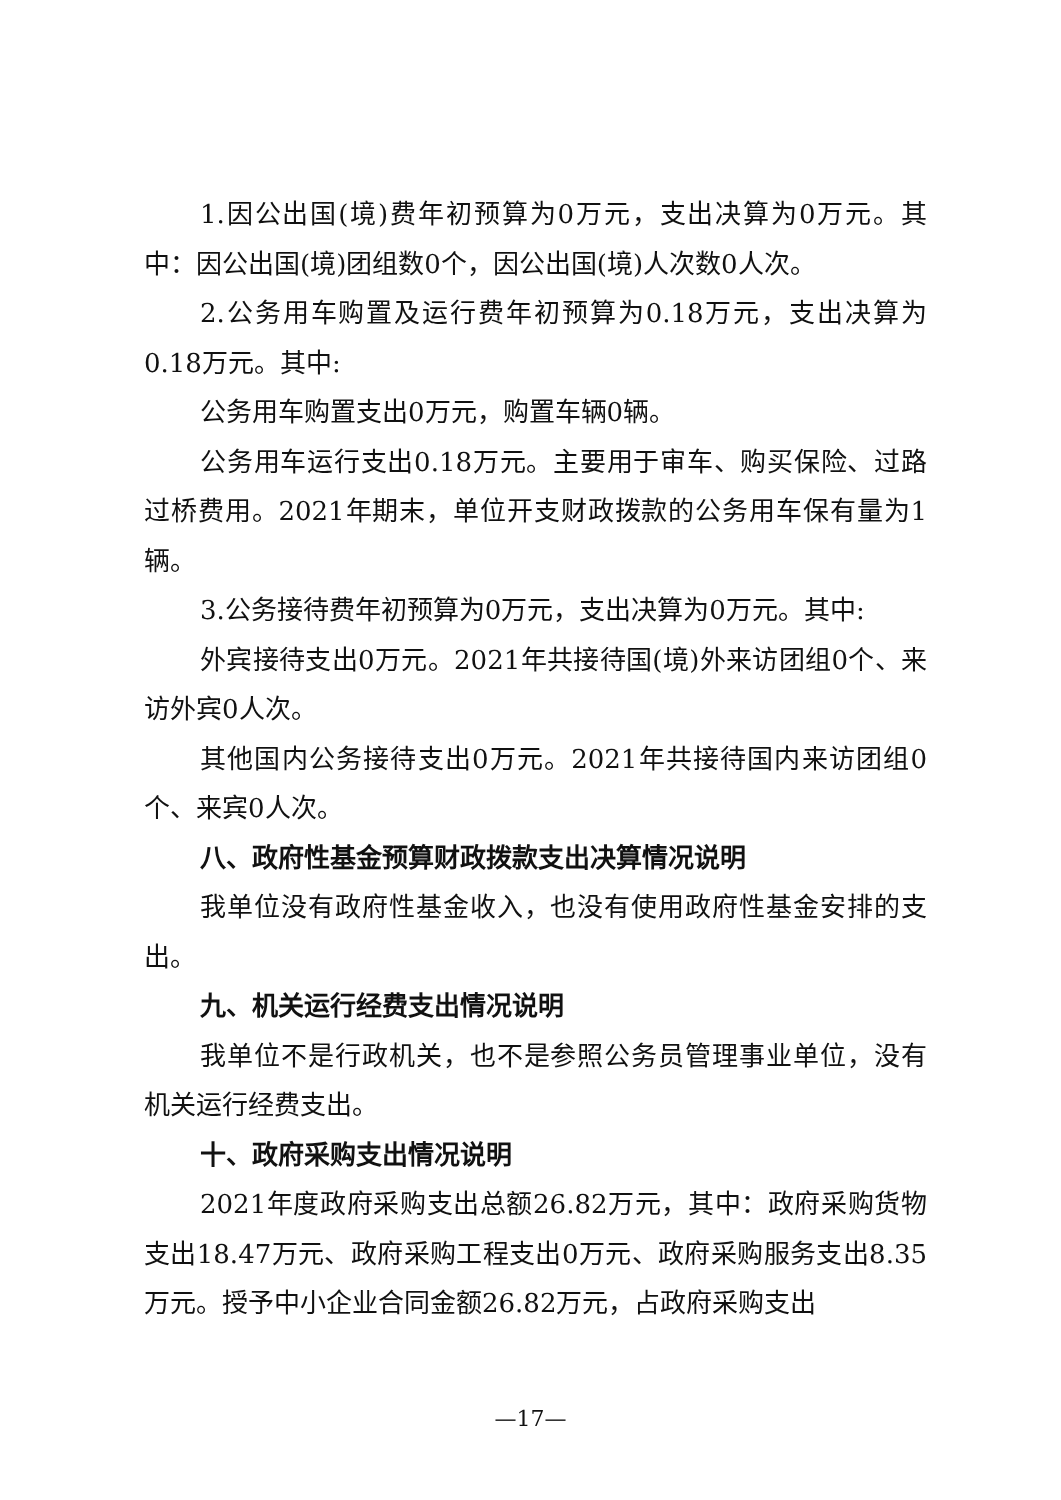1.因公出国(境)费年初预算为0万元，支出决算为0万元。其中：因公出国(境)团组数0个，因公出国(境)人次数0人次。
2.公务用车购置及运行费年初预算为0.18万元，支出决算为0.18万元。其中:
公务用车购置支出0万元，购置车辆0辆。
公务用车运行支出0.18万元。主要用于审车、购买保险、过路过桥费用。2021年期末，单位开支财政拨款的公务用车保有量为1辆。
3.公务接待费年初预算为0万元，支出决算为0万元。其中:
外宾接待支出0万元。2021年共接待国(境)外来访团组0个、来访外宾0人次。
其他国内公务接待支出0万元。2021年共接待国内来访团组0个、来宾0人次。
八、政府性基金预算财政拨款支出决算情况说明
我单位没有政府性基金收入，也没有使用政府性基金安排的支出。
九、机关运行经费支出情况说明
我单位不是行政机关，也不是参照公务员管理事业单位，没有机关运行经费支出。
十、政府采购支出情况说明
2021年度政府采购支出总额26.82万元，其中：政府采购货物支出18.47万元、政府采购工程支出0万元、政府采购服务支出8.35万元。授予中小企业合同金额26.82万元，占政府采购支出
—17—